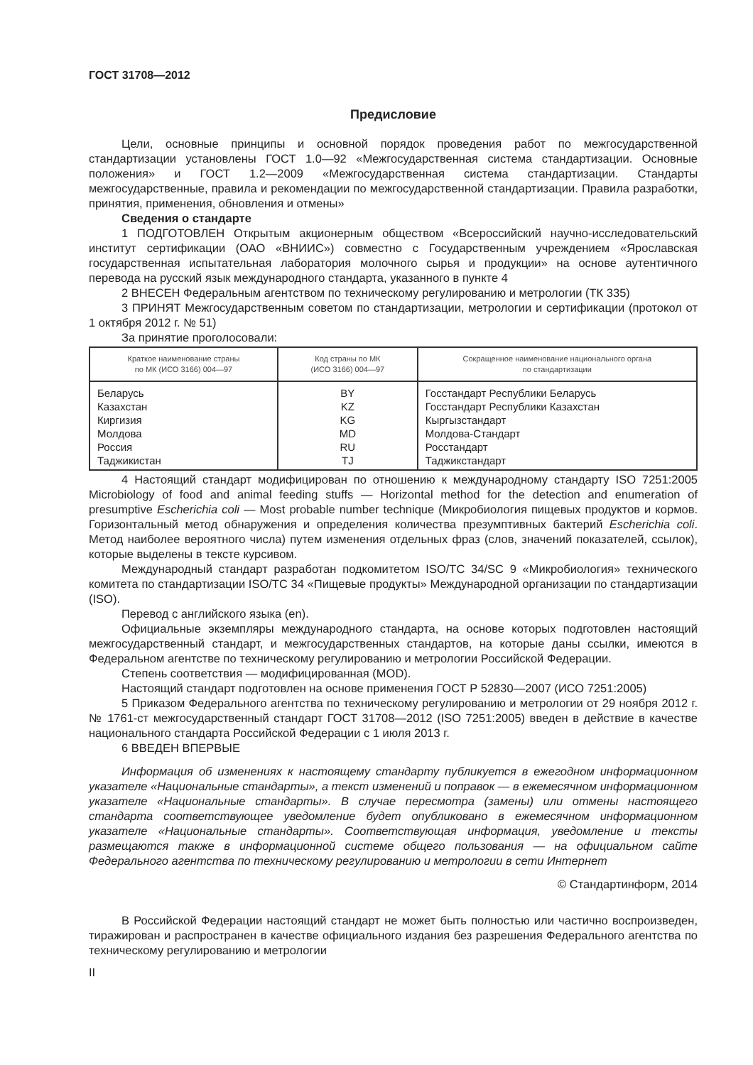ГОСТ 31708—2012
Предисловие
Цели, основные принципы и основной порядок проведения работ по межгосударственной стандартизации установлены ГОСТ 1.0—92 «Межгосударственная система стандартизации. Основные положения» и ГОСТ 1.2—2009 «Межгосударственная система стандартизации. Стандарты межгосударственные, правила и рекомендации по межгосударственной стандартизации. Правила разработки, принятия, применения, обновления и отмены»
Сведения о стандарте
1 ПОДГОТОВЛЕН Открытым акционерным обществом «Всероссийский научно-исследовательский институт сертификации (ОАО «ВНИИС») совместно с Государственным учреждением «Ярославская государственная испытательная лаборатория молочного сырья и продукции» на основе аутентичного перевода на русский язык международного стандарта, указанного в пункте 4
2 ВНЕСЕН Федеральным агентством по техническому регулированию и метрологии (ТК 335)
3 ПРИНЯТ Межгосударственным советом по стандартизации, метрологии и сертификации (протокол от 1 октября 2012 г. № 51)
За принятие проголосовали:
| Краткое наименование страны по МК (ИСО 3166) 004—97 | Код страны по МК (ИСО 3166) 004—97 | Сокращенное наименование национального органа по стандартизации |
| --- | --- | --- |
| Беларусь | BY | Госстандарт Республики Беларусь |
| Казахстан | KZ | Госстандарт Республики Казахстан |
| Киргизия | KG | Кыргызстандарт |
| Молдова | MD | Молдова-Стандарт |
| Россия | RU | Росстандарт |
| Таджикистан | TJ | Таджикстандарт |
4 Настоящий стандарт модифицирован по отношению к международному стандарту ISO 7251:2005 Microbiology of food and animal feeding stuffs — Horizontal method for the detection and enumeration of presumptive Escherichia coli — Most probable number technique (Микробиология пищевых продуктов и кормов. Горизонтальный метод обнаружения и определения количества презумптивных бактерий Escherichia coli. Метод наиболее вероятного числа) путем изменения отдельных фраз (слов, значений показателей, ссылок), которые выделены в тексте курсивом.
Международный стандарт разработан подкомитетом ISO/TC 34/SC 9 «Микробиология» технического комитета по стандартизации ISO/TC 34 «Пищевые продукты» Международной организации по стандартизации (ISO).
Перевод с английского языка (en).
Официальные экземпляры международного стандарта, на основе которых подготовлен настоящий межгосударственный стандарт, и межгосударственных стандартов, на которые даны ссылки, имеются в Федеральном агентстве по техническому регулированию и метрологии Российской Федерации.
Степень соответствия — модифицированная (MOD).
Настоящий стандарт подготовлен на основе применения ГОСТ Р 52830—2007 (ИСО 7251:2005)
5 Приказом Федерального агентства по техническому регулированию и метрологии от 29 ноября 2012 г. № 1761-ст межгосударственный стандарт ГОСТ 31708—2012 (ISO 7251:2005) введен в действие в качестве национального стандарта Российской Федерации с 1 июля 2013 г.
6 ВВЕДЕН ВПЕРВЫЕ
Информация об изменениях к настоящему стандарту публикуется в ежегодном информационном указателе «Национальные стандарты», а текст изменений и поправок — в ежемесячном информационном указателе «Национальные стандарты». В случае пересмотра (замены) или отмены настоящего стандарта соответствующее уведомление будет опубликовано в ежемесячном информационном указателе «Национальные стандарты». Соответствующая информация, уведомление и тексты размещаются также в информационной системе общего пользования — на официальном сайте Федерального агентства по техническому регулированию и метрологии в сети Интернет
© Стандартинформ, 2014
В Российской Федерации настоящий стандарт не может быть полностью или частично воспроизведен, тиражирован и распространен в качестве официального издания без разрешения Федерального агентства по техническому регулированию и метрологии
II